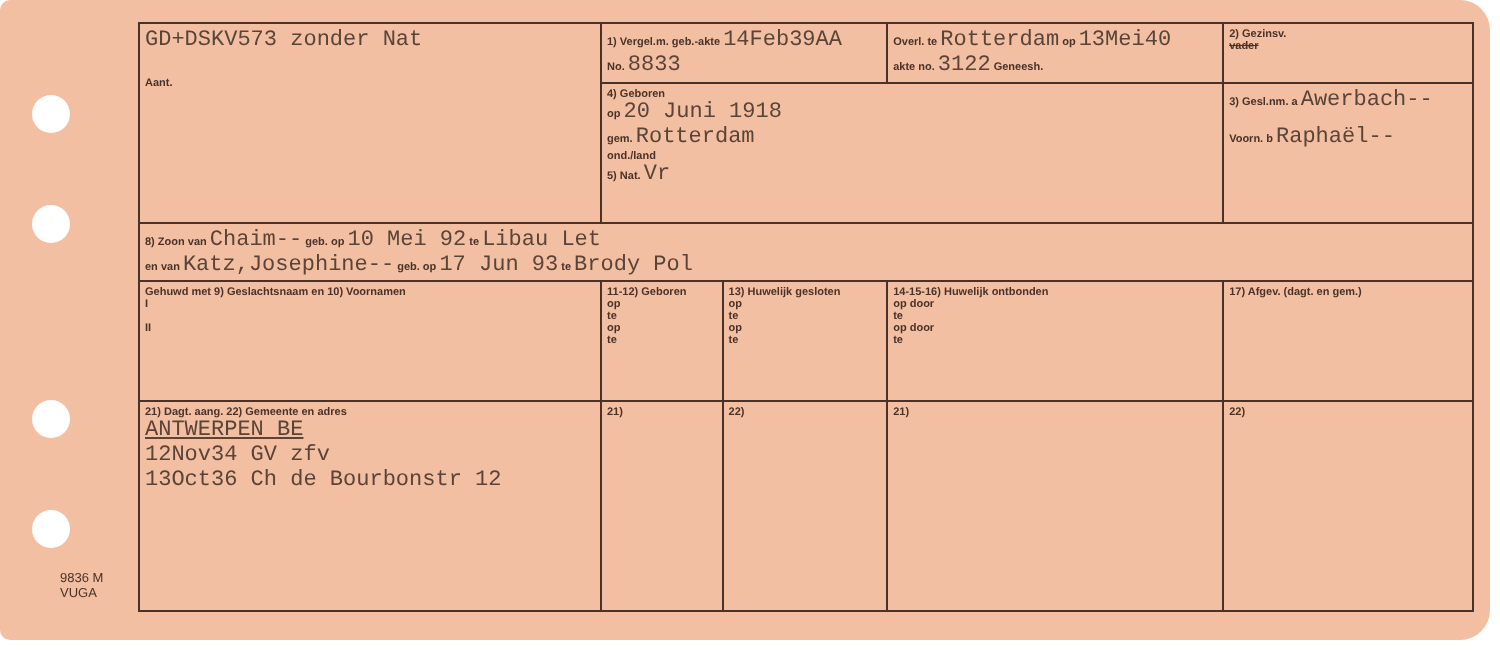9836 M
VUGA
| GD+DSKV573 zonder Nat Aant. | 1) Vergel.m. geb.-akte 14Feb39AA No. 8833 | | Overl. te Rotterdam op 13Mei40 akte no. 3122 Geneesh. | | 2) Gezinsv. vader |
| | 4) Geboren op 20 Juni 1918 gem. Rotterdam ond./land 5) Nat. Vr | | | 3) Gesl.nm. a Awerbach-- Voorn. b Raphaël-- | |
| 8) Zoon van Chaim-- geb. op 10 Mei 92 te Libau Let en van Katz,Josephine-- geb. op 17 Jun 93 te Brody Pol | | | | | |
| Gehuwd met 9) Geslachtsnaam en 10) Voornamen I II | 11-12) Geboren op te op te | 13) Huwelijk gesloten op te op te | 14-15-16) Huwelijk ontbonden op door te op door te | | 17) Afgev. (dagt. en gem.) |
| 21) Dagt. aang. 22) Gemeente en adres ANTWERPEN BE 12Nov34 GV zfv 13Oct36 Ch de Bourbonstr 12 | 21) | 22) | 21) | 22) | |